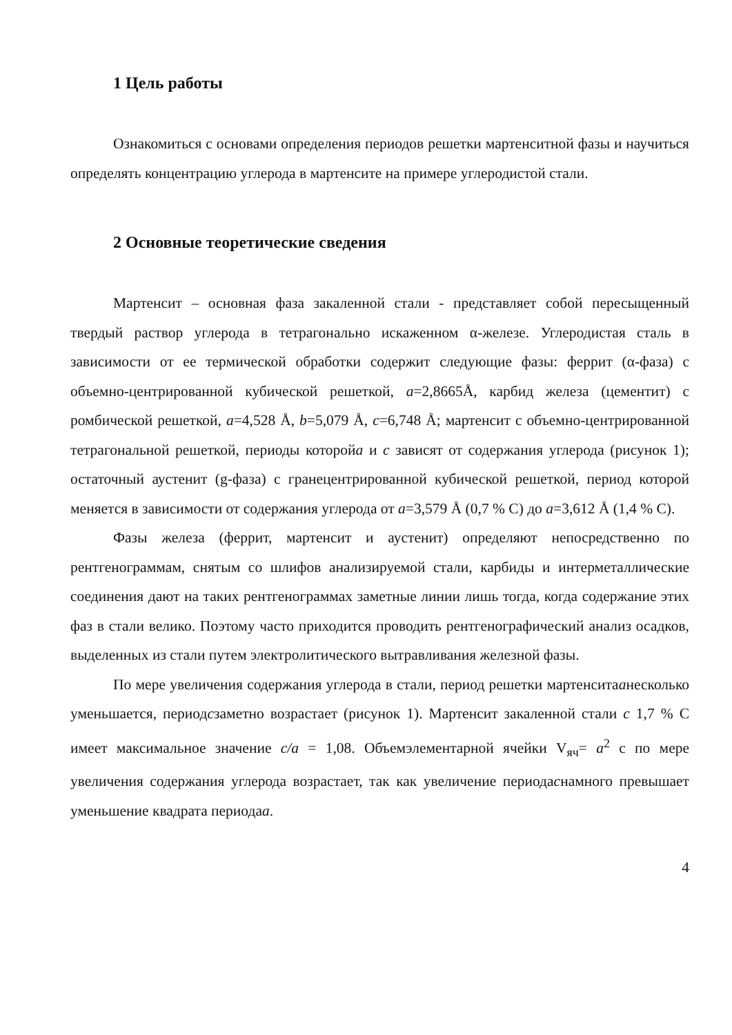1 Цель работы
Ознакомиться с основами определения периодов решетки мартенситной фазы и научиться определять концентрацию углерода в мартенсите на примере углеродистой стали.
2 Основные теоретические сведения
Мартенсит – основная фаза закаленной стали - представляет собой пересыщенный твердый раствор углерода в тетрагонально искаженном α-железе. Углеродистая сталь в зависимости от ее термической обработки содержит следующие фазы: феррит (α-фаза) с объемно-центрированной кубической решеткой, a=2,8665Å, карбид железа (цементит) с ромбической решеткой, a=4,528 Å, b=5,079 Å, c=6,748 Å; мартенсит с объемно-центрированной тетрагональной решеткой, периоды которойa и c зависят от содержания углерода (рисунок 1); остаточный аустенит (g-фаза) с гранецентрированной кубической решеткой, период которой меняется в зависимости от содержания углерода от a=3,579 Å (0,7 % С) до a=3,612 Å (1,4 % С).
Фазы железа (феррит, мартенсит и аустенит) определяют непосредственно по рентгенограммам, снятым со шлифов анализируемой стали, карбиды и интерметаллические соединения дают на таких рентгенограммах заметные линии лишь тогда, когда содержание этих фаз в стали велико. Поэтому часто приходится проводить рентгенографический анализ осадков, выделенных из стали путем электролитического вытравливания железной фазы.
По мере увеличения содержания углерода в стали, период решетки мартенситаанесколько уменьшается, периодсзаметно возрастает (рисунок 1). Мартенсит закаленной стали с 1,7 % С имеет максимальное значение с/а = 1,08. Объемэлементарной ячейки V<sub>яч</sub>= a<sup>2</sup> c по мере увеличения содержания углерода возрастает, так как увеличение периодаснамного превышает уменьшение квадрата периодаа.
4